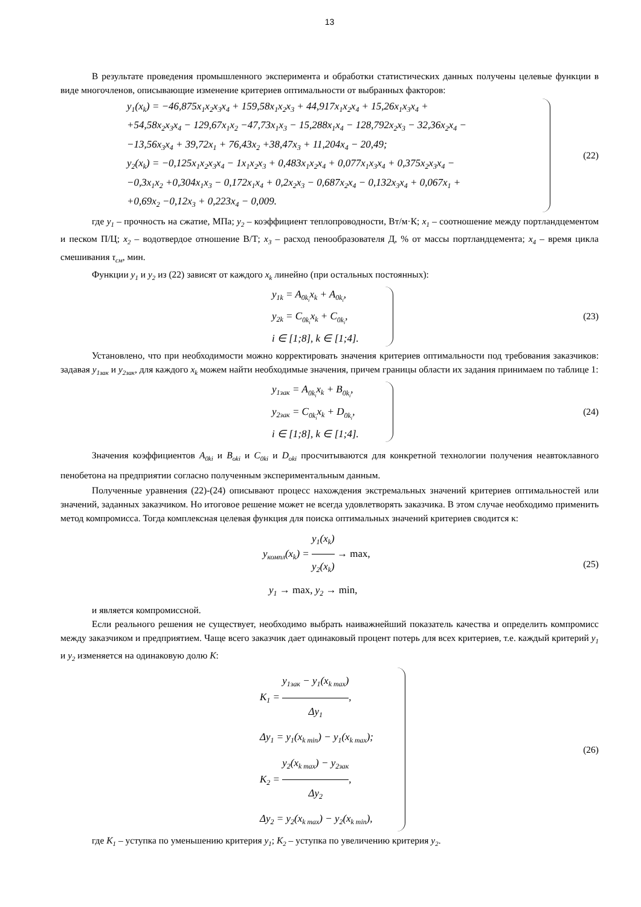13
В результате проведения промышленного эксперимента и обработки статистических данных получены целевые функции в виде многочленов, описывающие изменение критериев оптимальности от выбранных факторов:
y<sub>1</sub>(x<sub>k</sub>) = −46,875x<sub>1</sub>x<sub>2</sub>x<sub>3</sub>x<sub>4</sub> + 159,58x<sub>1</sub>x<sub>2</sub>x<sub>3</sub> + 44,917x<sub>1</sub>x<sub>2</sub>x<sub>4</sub> + 15,26x<sub>1</sub>x<sub>3</sub>x<sub>4</sub> +
+54,58x<sub>2</sub>x<sub>3</sub>x<sub>4</sub> − 129,67x<sub>1</sub>x<sub>2</sub> −47,73x<sub>1</sub>x<sub>3</sub> − 15,288x<sub>1</sub>x<sub>4</sub> − 128,792x<sub>2</sub>x<sub>3</sub> − 32,36x<sub>2</sub>x<sub>4</sub> −
−13,56x<sub>3</sub>x<sub>4</sub> + 39,72x<sub>1</sub> + 76,43x<sub>2</sub> +38,47x<sub>3</sub> + 11,204x<sub>4</sub> − 20,49;
y<sub>2</sub>(x<sub>k</sub>) = −0,125x<sub>1</sub>x<sub>2</sub>x<sub>3</sub>x<sub>4</sub> − 1x<sub>1</sub>x<sub>2</sub>x<sub>3</sub> + 0,483x<sub>1</sub>x<sub>2</sub>x<sub>4</sub> + 0,077x<sub>1</sub>x<sub>3</sub>x<sub>4</sub> + 0,375x<sub>2</sub>x<sub>3</sub>x<sub>4</sub> −
−0,3x<sub>1</sub>x<sub>2</sub> +0,304x<sub>1</sub>x<sub>3</sub> − 0,172x<sub>1</sub>x<sub>4</sub> + 0,2x<sub>2</sub>x<sub>3</sub> − 0,687x<sub>2</sub>x<sub>4</sub> − 0,132x<sub>3</sub>x<sub>4</sub> + 0,067x<sub>1</sub> +
+0,69x<sub>2</sub> −0,12x<sub>3</sub> + 0,223x<sub>4</sub> − 0,009.
(22)
где y<sub>1</sub> – прочность на сжатие, МПа; y<sub>2</sub> – коэффициент теплопроводности, Вт/м·К; x<sub>1</sub> – соотношение между портландцементом и песком П/Ц; x<sub>2</sub> – водотвердое отношение В/Т; x<sub>3</sub> – расход пенообразователя Д, % от массы портландцемента; x<sub>4</sub> – время цикла смешивания τ<sub>см</sub>, мин.
Функции y<sub>1</sub> и y<sub>2</sub> из (22) зависят от каждого x<sub>k</sub> линейно (при остальных постоянных):
y<sub>1k</sub> = A<sub>0k<sub>i</sub></sub>x<sub>k</sub> + A<sub>0k<sub>i</sub></sub>,
y<sub>2k</sub> = C<sub>0k<sub>i</sub></sub>x<sub>k</sub> + C<sub>0k<sub>i</sub></sub>,
i ∈ [1;8], k ∈ [1;4].
(23)
Установлено, что при необходимости можно корректировать значения критериев оптимальности под требования заказчиков: задавая y<sub>1зак</sub> и y<sub>2зак</sub>, для каждого x<sub>k</sub> можем найти необходимые значения, причем границы области их задания принимаем по таблице 1:
y<sub>1зак</sub> = A<sub>0k<sub>i</sub></sub>x<sub>k</sub> + B<sub>0k<sub>i</sub></sub>,
y<sub>2зак</sub> = C<sub>0k<sub>i</sub></sub>x<sub>k</sub> + D<sub>0k<sub>i</sub></sub>,
i ∈ [1;8], k ∈ [1;4].
(24)
Значения коэффициентов A<sub>0ki</sub> и B<sub>oki</sub> и C<sub>0ki</sub> и D<sub>oki</sub> просчитываются для конкретной технологии получения неавтоклавного пенобетона на предприятии согласно полученным экспериментальным данным.
Полученные уравнения (22)-(24) описывают процесс нахождения экстремальных значений критериев оптимальностей или значений, заданных заказчиком. Но итоговое решение может не всегда удовлетворять заказчика. В этом случае необходимо применить метод компромисса. Тогда комплексная целевая функция для поиска оптимальных значений критериев сводится к:
y<sub>компл</sub>(x<sub>k</sub>) = y<sub>1</sub>(x<sub>k</sub>) y<sub>2</sub>(x<sub>k</sub>) → max,
y<sub>1</sub> → max, y<sub>2</sub> → min,
(25)
и является компромиссной.
Если реального решения не существует, необходимо выбрать наиважнейший показатель качества и определить компромисс между заказчиком и предприятием. Чаще всего заказчик дает одинаковый процент потерь для всех критериев, т.е. каждый критерий y<sub>1</sub> и y<sub>2</sub> изменяется на одинаковую долю K:
K<sub>1</sub> = y<sub>1зак</sub> − y<sub>1</sub>(x<sub>k max</sub>) Δy<sub>1</sub>,
Δy<sub>1</sub> = y<sub>1</sub>(x<sub>k min</sub>) − y<sub>1</sub>(x<sub>k max</sub>);
K<sub>2</sub> = y<sub>2</sub>(x<sub>k max</sub>) − y<sub>2зак</sub> Δy<sub>2</sub>,
Δy<sub>2</sub> = y<sub>2</sub>(x<sub>k max</sub>) − y<sub>2</sub>(x<sub>k min</sub>),
(26)
где K<sub>1</sub> – уступка по уменьшению критерия y<sub>1</sub>; K<sub>2</sub> – уступка по увеличению критерия y<sub>2</sub>.